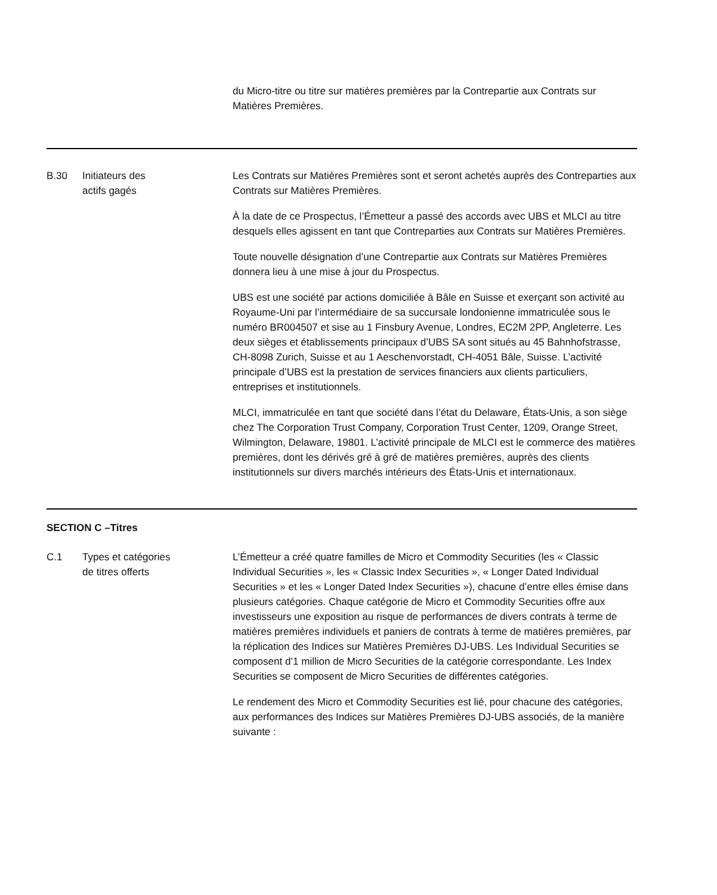| | | du Micro-titre ou titre sur matières premières par la Contrepartie aux Contrats sur Matières Premières. |
| B.30 | Initiateurs des actifs gagés | Les Contrats sur Matières Premières sont et seront achetés auprès des Contreparties aux Contrats sur Matières Premières. À la date de ce Prospectus, l’Émetteur a passé des accords avec UBS et MLCI au titre desquels elles agissent en tant que Contreparties aux Contrats sur Matières Premières. Toute nouvelle désignation d’une Contrepartie aux Contrats sur Matières Premières donnera lieu à une mise à jour du Prospectus. UBS est une société par actions domiciliée à Bâle en Suisse et exerçant son activité au Royaume-Uni par l’intermédiaire de sa succursale londonienne immatriculée sous le numéro BR004507 et sise au 1 Finsbury Avenue, Londres, EC2M 2PP, Angleterre. Les deux sièges et établissements principaux d’UBS SA sont situés au 45 Bahnhofstrasse, CH-8098 Zurich, Suisse et au 1 Aeschenvorstadt, CH-4051 Bâle, Suisse. L’activité principale d’UBS est la prestation de services financiers aux clients particuliers, entreprises et institutionnels. MLCI, immatriculée en tant que société dans l’état du Delaware, États-Unis, a son siège chez The Corporation Trust Company, Corporation Trust Center, 1209, Orange Street, Wilmington, Delaware, 19801. L’activité principale de MLCI est le commerce des matières premières, dont les dérivés gré à gré de matières premières, auprès des clients institutionnels sur divers marchés intérieurs des États-Unis et internationaux. |
| SECTION C –Titres | | |
| C.1 | Types et catégories de titres offerts | L’Émetteur a créé quatre familles de Micro et Commodity Securities (les « Classic Individual Securities », les « Classic Index Securities », « Longer Dated Individual Securities » et les « Longer Dated Index Securities »), chacune d’entre elles émise dans plusieurs catégories. Chaque catégorie de Micro et Commodity Securities offre aux investisseurs une exposition au risque de performances de divers contrats à terme de matières premières individuels et paniers de contrats à terme de matières premières, par la réplication des Indices sur Matières Premières DJ-UBS. Les Individual Securities se composent d’1 million de Micro Securities de la catégorie correspondante. Les Index Securities se composent de Micro Securities de différentes catégories. Le rendement des Micro et Commodity Securities est lié, pour chacune des catégories, aux performances des Indices sur Matières Premières DJ-UBS associés, de la manière suivante : |